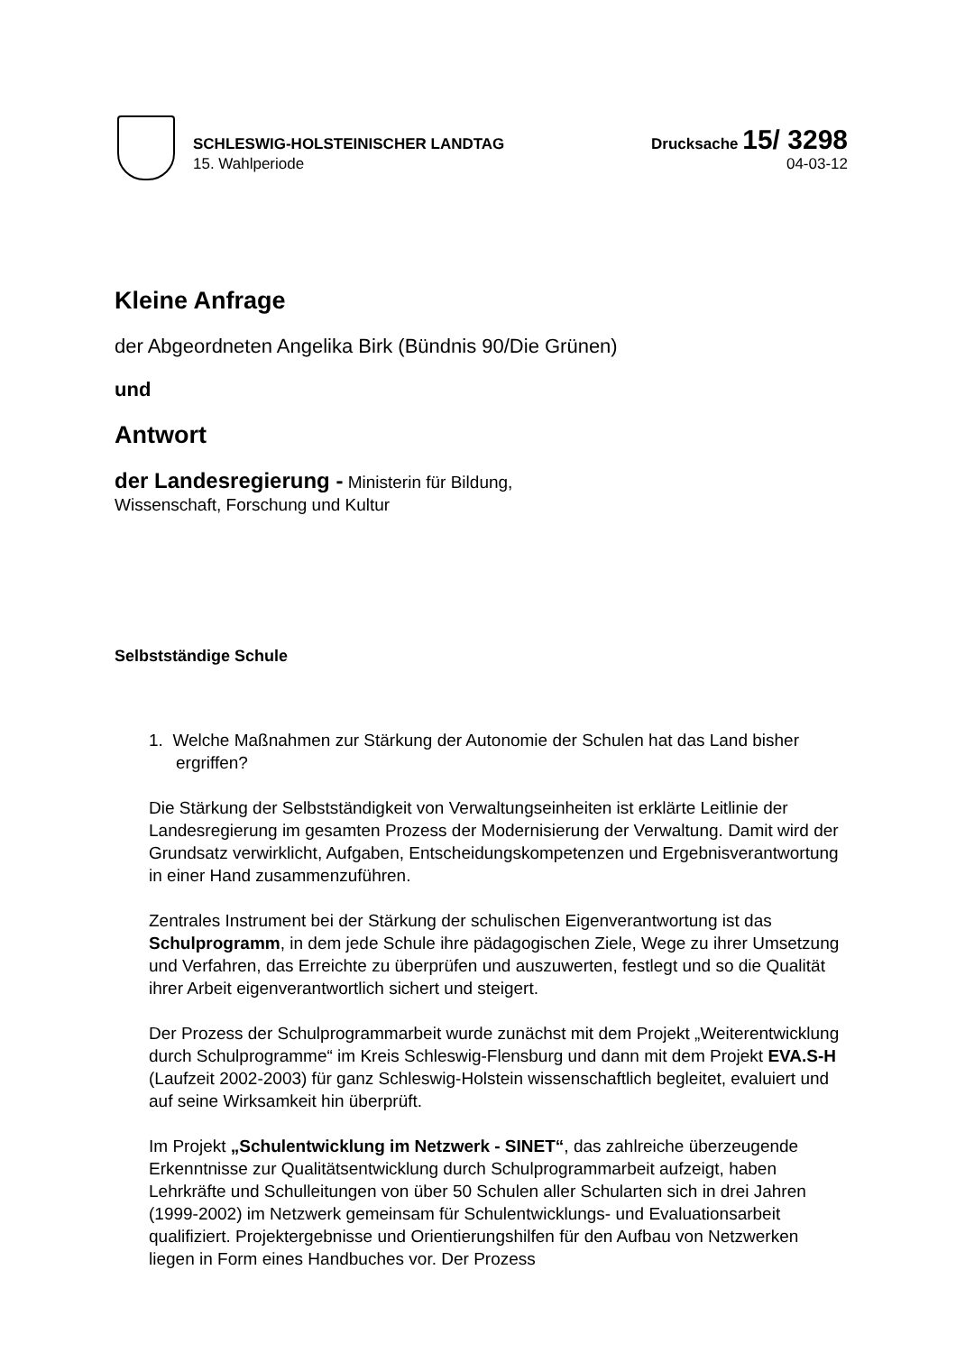SCHLESWIG-HOLSTEINISCHER LANDTAG Drucksache 15/ 3298
15. Wahlperiode 04-03-12
Kleine Anfrage
der Abgeordneten Angelika Birk (Bündnis 90/Die Grünen)
und
Antwort
der Landesregierung - Ministerin für Bildung,
Wissenschaft, Forschung und Kultur
Selbstständige Schule
1. Welche Maßnahmen zur Stärkung der Autonomie der Schulen hat das Land bisher ergriffen?
Die Stärkung der Selbstständigkeit von Verwaltungseinheiten ist erklärte Leitlinie der Landesregierung im gesamten Prozess der Modernisierung der Verwaltung. Damit wird der Grundsatz verwirklicht, Aufgaben, Entscheidungskompetenzen und Ergebnisverantwortung in einer Hand zusammenzuführen.
Zentrales Instrument bei der Stärkung der schulischen Eigenverantwortung ist das Schulprogramm, in dem jede Schule ihre pädagogischen Ziele, Wege zu ihrer Umsetzung und Verfahren, das Erreichte zu überprüfen und auszuwerten, festlegt und so die Qualität ihrer Arbeit eigenverantwortlich sichert und steigert.
Der Prozess der Schulprogrammarbeit wurde zunächst mit dem Projekt „Weiterentwicklung durch Schulprogramme“ im Kreis Schleswig-Flensburg und dann mit dem Projekt EVA.S-H (Laufzeit 2002-2003) für ganz Schleswig-Holstein wissenschaftlich begleitet, evaluiert und auf seine Wirksamkeit hin überprüft.
Im Projekt „Schulentwicklung im Netzwerk - SINET“, das zahlreiche überzeugende Erkenntnisse zur Qualitätsentwicklung durch Schulprogrammarbeit aufzeigt, haben Lehrkräfte und Schulleitungen von über 50 Schulen aller Schularten sich in drei Jahren (1999-2002) im Netzwerk gemeinsam für Schulentwicklungs- und Evaluationsarbeit qualifiziert. Projektergebnisse und Orientierungshilfen für den Aufbau von Netzwerken liegen in Form eines Handbuches vor. Der Prozess